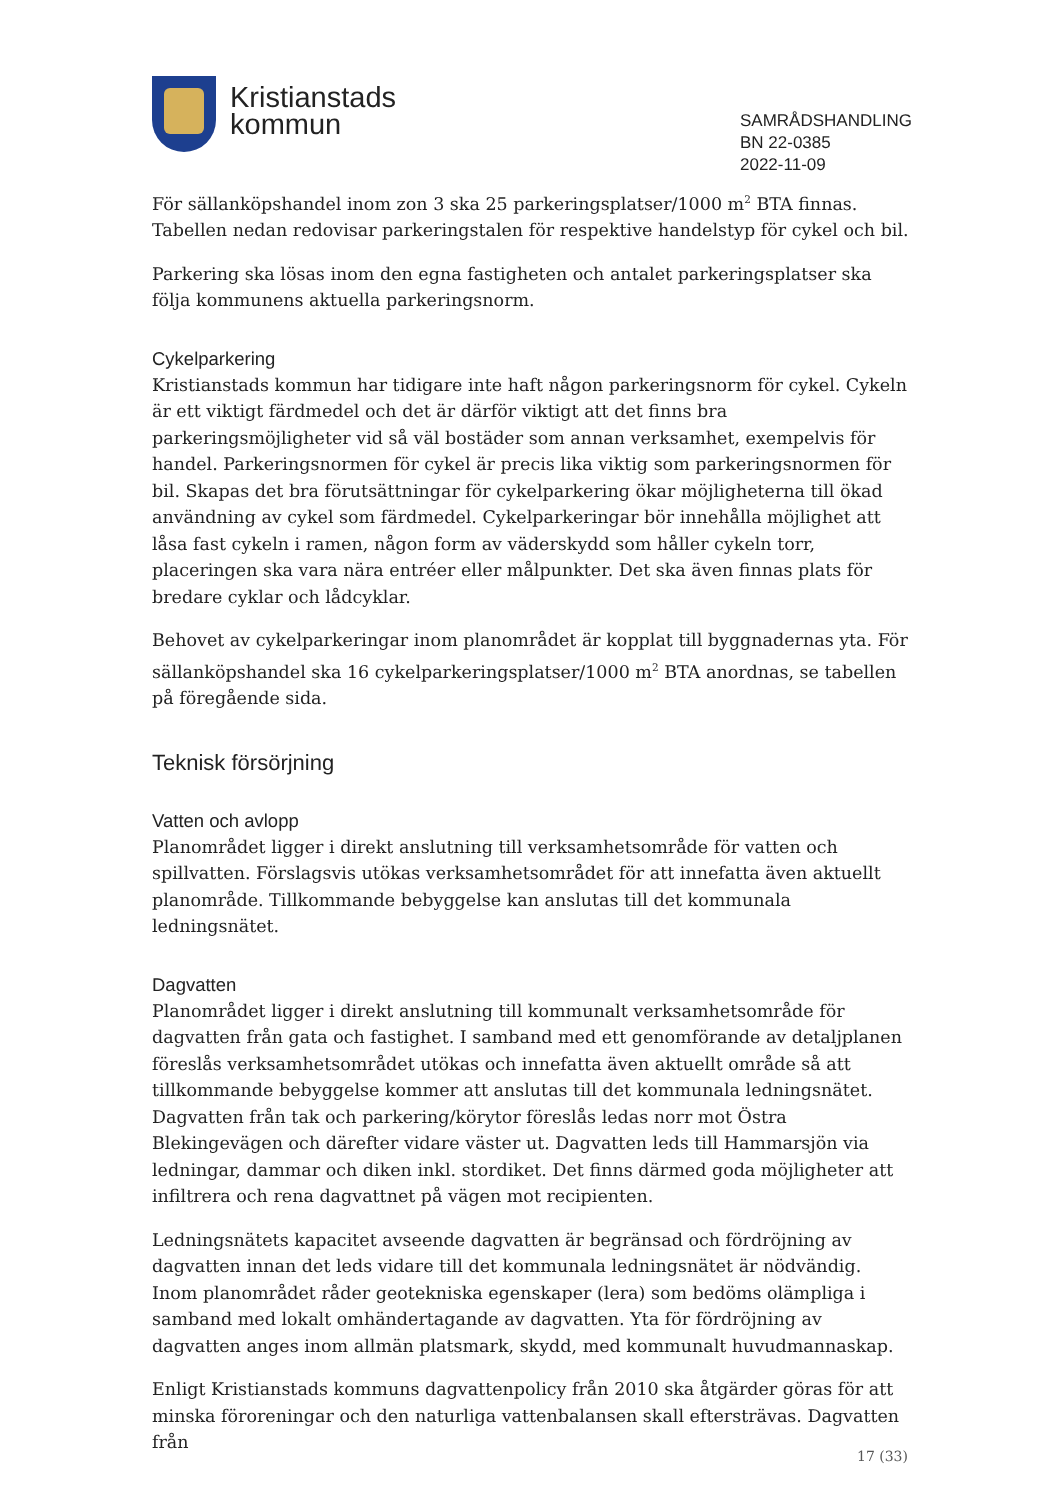Kristianstads
kommun
SAMRÅDSHANDLING
BN 22-0385
2022-11-09
För sällanköpshandel inom zon 3 ska 25 parkeringsplatser/1000 m<sup>2</sup> BTA finnas. Tabellen nedan redovisar parkeringstalen för respektive handelstyp för cykel och bil.
Parkering ska lösas inom den egna fastigheten och antalet parkeringsplatser ska följa kommunens aktuella parkeringsnorm.
Cykelparkering
Kristianstads kommun har tidigare inte haft någon parkeringsnorm för cykel. Cykeln är ett viktigt färdmedel och det är därför viktigt att det finns bra parkeringsmöjligheter vid så väl bostäder som annan verksamhet, exempelvis för handel. Parkeringsnormen för cykel är precis lika viktig som parkeringsnormen för bil. Skapas det bra förutsättningar för cykelparkering ökar möjligheterna till ökad användning av cykel som färdmedel. Cykelparkeringar bör innehålla möjlighet att låsa fast cykeln i ramen, någon form av väderskydd som håller cykeln torr, placeringen ska vara nära entréer eller målpunkter. Det ska även finnas plats för bredare cyklar och lådcyklar.
Behovet av cykelparkeringar inom planområdet är kopplat till byggnadernas yta. För sällanköpshandel ska 16 cykelparkeringsplatser/1000 m<sup>2</sup> BTA anordnas, se tabellen på föregående sida.
Teknisk försörjning
Vatten och avlopp
Planområdet ligger i direkt anslutning till verksamhetsområde för vatten och spillvatten. Förslagsvis utökas verksamhetsområdet för att innefatta även aktuellt planområde. Tillkommande bebyggelse kan anslutas till det kommunala ledningsnätet.
Dagvatten
Planområdet ligger i direkt anslutning till kommunalt verksamhetsområde för dagvatten från gata och fastighet. I samband med ett genomförande av detaljplanen föreslås verksamhetsområdet utökas och innefatta även aktuellt område så att tillkommande bebyggelse kommer att anslutas till det kommunala ledningsnätet. Dagvatten från tak och parkering/körytor föreslås ledas norr mot Östra Blekingevägen och därefter vidare väster ut. Dagvatten leds till Hammarsjön via ledningar, dammar och diken inkl. stordiket. Det finns därmed goda möjligheter att infiltrera och rena dagvattnet på vägen mot recipienten.
Ledningsnätets kapacitet avseende dagvatten är begränsad och fördröjning av dagvatten innan det leds vidare till det kommunala ledningsnätet är nödvändig. Inom planområdet råder geotekniska egenskaper (lera) som bedöms olämpliga i samband med lokalt omhändertagande av dagvatten. Yta för fördröjning av dagvatten anges inom allmän platsmark, skydd, med kommunalt huvudmannaskap.
Enligt Kristianstads kommuns dagvattenpolicy från 2010 ska åtgärder göras för att minska föroreningar och den naturliga vattenbalansen skall eftersträvas. Dagvatten från
17 (33)